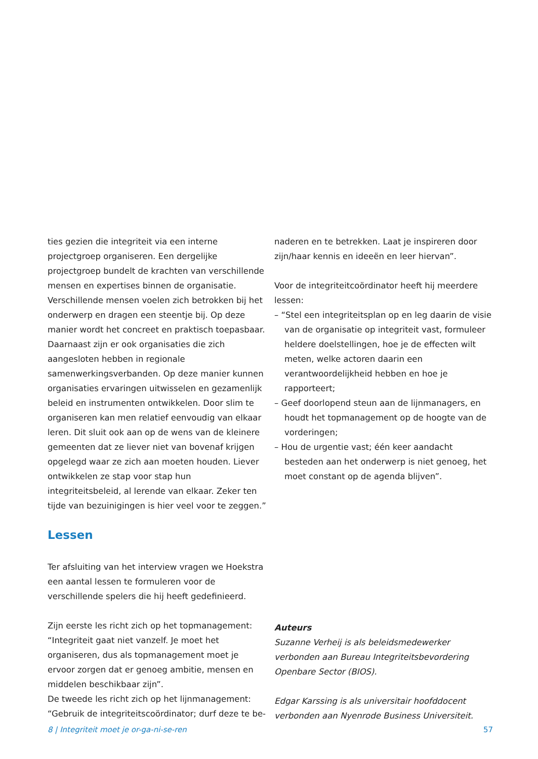ties gezien die integriteit via een interne projectgroep organiseren. Een dergelijke projectgroep bundelt de krachten van verschillende mensen en expertises binnen de organisatie. Verschillende mensen voelen zich betrokken bij het onderwerp en dragen een steentje bij. Op deze manier wordt het concreet en praktisch toepasbaar. Daarnaast zijn er ook organisaties die zich aangesloten hebben in regionale samenwerkingsverbanden. Op deze manier kunnen organisaties ervaringen uitwisselen en gezamenlijk beleid en instrumenten ontwikkelen. Door slim te organiseren kan men relatief eenvoudig van elkaar leren. Dit sluit ook aan op de wens van de kleinere gemeenten dat ze liever niet van bovenaf krijgen opgelegd waar ze zich aan moeten houden. Liever ontwikkelen ze stap voor stap hun integriteitsbeleid, al lerende van elkaar. Zeker ten tijde van bezuinigingen is hier veel voor te zeggen.”
Lessen
Ter afsluiting van het interview vragen we Hoekstra een aantal lessen te formuleren voor de verschillende spelers die hij heeft gedefinieerd.
Zijn eerste les richt zich op het topmanagement: “Integriteit gaat niet vanzelf. Je moet het organiseren, dus als topmanagement moet je ervoor zorgen dat er genoeg ambitie, mensen en middelen beschikbaar zijn”.
De tweede les richt zich op het lijnmanagement: “Gebruik de integriteitscoördinator; durf deze te be-
naderen en te betrekken. Laat je inspireren door zijn/haar kennis en ideeën en leer hiervan”.
Voor de integriteitcoördinator heeft hij meerdere lessen:
– “Stel een integriteitsplan op en leg daarin de visie van de organisatie op integriteit vast, formuleer heldere doelstellingen, hoe je de effecten wilt meten, welke actoren daarin een verantwoordelijkheid hebben en hoe je rapporteert;
– Geef doorlopend steun aan de lijnmanagers, en houdt het topmanagement op de hoogte van de vorderingen;
– Hou de urgentie vast; één keer aandacht besteden aan het onderwerp is niet genoeg, het moet constant op de agenda blijven”.
Auteurs
Suzanne Verheij is als beleidsmedewerker verbonden aan Bureau Integriteitsbevordering Openbare Sector (BIOS).
Edgar Karssing is als universitair hoofddocent verbonden aan Nyenrode Business Universiteit.
8 | Integriteit moet je or-ga-ni-se-ren 57